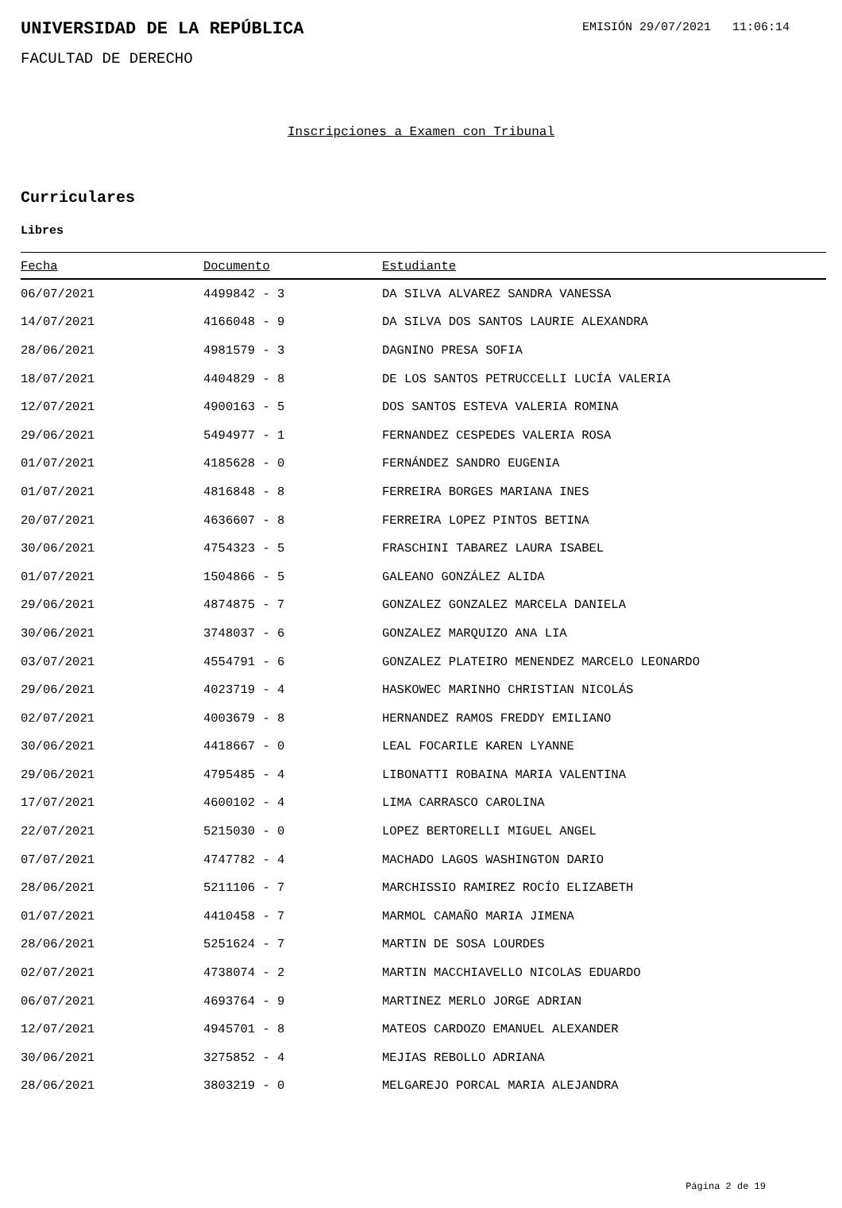UNIVERSIDAD DE LA REPÚBLICA
EMISIÓN 29/07/2021 11:06:14
FACULTAD DE DERECHO
Inscripciones a Examen con Tribunal
Curriculares
Libres
| Fecha | Documento | Estudiante |
| --- | --- | --- |
| 06/07/2021 | 4499842 - 3 | DA SILVA ALVAREZ SANDRA VANESSA |
| 14/07/2021 | 4166048 - 9 | DA SILVA DOS SANTOS LAURIE ALEXANDRA |
| 28/06/2021 | 4981579 - 3 | DAGNINO PRESA SOFIA |
| 18/07/2021 | 4404829 - 8 | DE LOS SANTOS PETRUCCELLI LUCÍA VALERIA |
| 12/07/2021 | 4900163 - 5 | DOS SANTOS ESTEVA VALERIA ROMINA |
| 29/06/2021 | 5494977 - 1 | FERNANDEZ CESPEDES VALERIA ROSA |
| 01/07/2021 | 4185628 - 0 | FERNÁNDEZ SANDRO EUGENIA |
| 01/07/2021 | 4816848 - 8 | FERREIRA BORGES MARIANA INES |
| 20/07/2021 | 4636607 - 8 | FERREIRA LOPEZ PINTOS BETINA |
| 30/06/2021 | 4754323 - 5 | FRASCHINI TABAREZ LAURA ISABEL |
| 01/07/2021 | 1504866 - 5 | GALEANO GONZÁLEZ ALIDA |
| 29/06/2021 | 4874875 - 7 | GONZALEZ GONZALEZ MARCELA DANIELA |
| 30/06/2021 | 3748037 - 6 | GONZALEZ MARQUIZO ANA LIA |
| 03/07/2021 | 4554791 - 6 | GONZALEZ PLATEIRO MENENDEZ MARCELO LEONARDO |
| 29/06/2021 | 4023719 - 4 | HASKOWEC MARINHO CHRISTIAN NICOLÁS |
| 02/07/2021 | 4003679 - 8 | HERNANDEZ RAMOS FREDDY EMILIANO |
| 30/06/2021 | 4418667 - 0 | LEAL FOCARILE KAREN LYANNE |
| 29/06/2021 | 4795485 - 4 | LIBONATTI ROBAINA MARIA VALENTINA |
| 17/07/2021 | 4600102 - 4 | LIMA CARRASCO CAROLINA |
| 22/07/2021 | 5215030 - 0 | LOPEZ BERTORELLI MIGUEL ANGEL |
| 07/07/2021 | 4747782 - 4 | MACHADO LAGOS WASHINGTON DARIO |
| 28/06/2021 | 5211106 - 7 | MARCHISSIO RAMIREZ ROCÍO ELIZABETH |
| 01/07/2021 | 4410458 - 7 | MARMOL CAMAÑO MARIA JIMENA |
| 28/06/2021 | 5251624 - 7 | MARTIN DE SOSA LOURDES |
| 02/07/2021 | 4738074 - 2 | MARTIN MACCHIAVELLO NICOLAS EDUARDO |
| 06/07/2021 | 4693764 - 9 | MARTINEZ MERLO JORGE ADRIAN |
| 12/07/2021 | 4945701 - 8 | MATEOS CARDOZO EMANUEL ALEXANDER |
| 30/06/2021 | 3275852 - 4 | MEJIAS REBOLLO ADRIANA |
| 28/06/2021 | 3803219 - 0 | MELGAREJO PORCAL MARIA ALEJANDRA |
Página 2 de 19